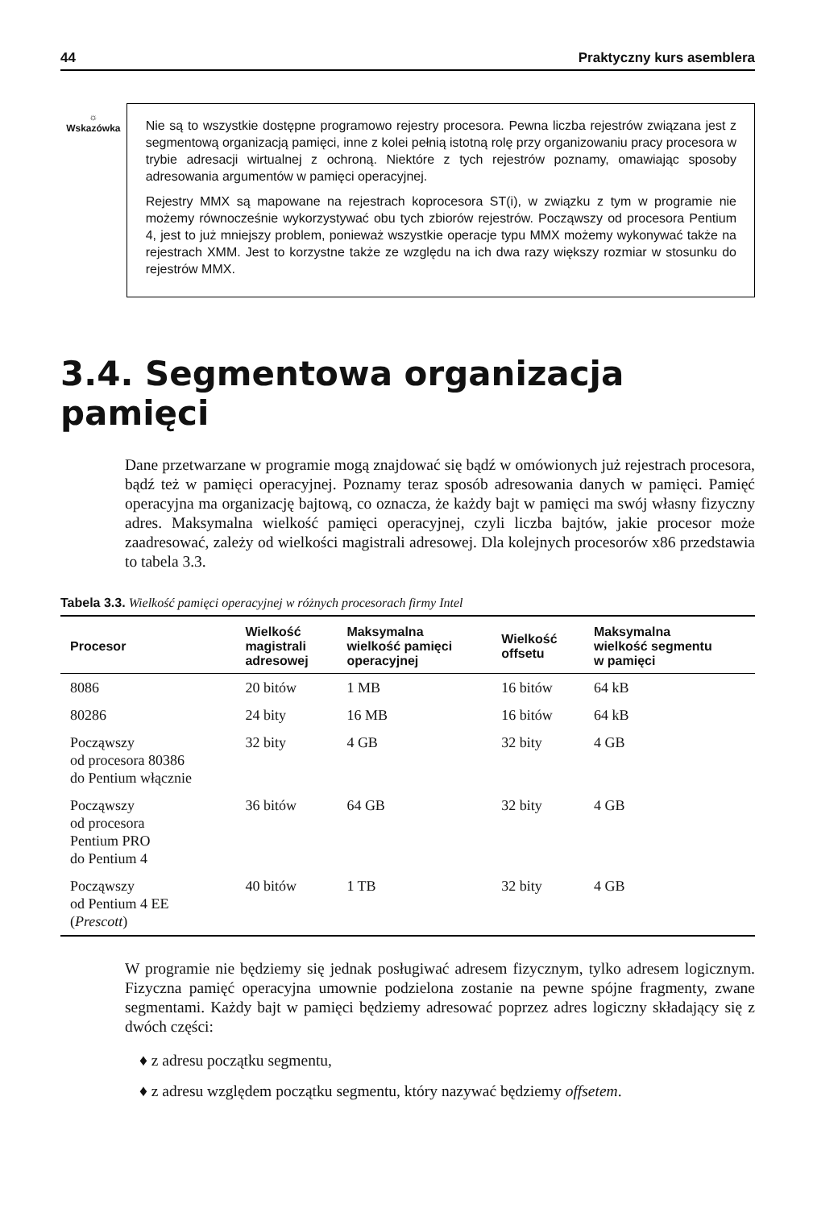44 Praktyczny kurs asemblera
☼
Wskazówka
Nie są to wszystkie dostępne programowo rejestry procesora. Pewna liczba rejestrów związana jest z segmentową organizacją pamięci, inne z kolei pełnią istotną rolę przy organizowaniu pracy procesora w trybie adresacji wirtualnej z ochroną. Niektóre z tych rejestrów poznamy, omawiając sposoby adresowania argumentów w pamięci operacyjnej.
Rejestry MMX są mapowane na rejestrach koprocesora ST(i), w związku z tym w programie nie możemy równocześnie wykorzystywać obu tych zbiorów rejestrów. Począwszy od procesora Pentium 4, jest to już mniejszy problem, ponieważ wszystkie operacje typu MMX możemy wykonywać także na rejestrach XMM. Jest to korzystne także ze względu na ich dwa razy większy rozmiar w stosunku do rejestrów MMX.
3.4. Segmentowa organizacja pamięci
Dane przetwarzane w programie mogą znajdować się bądź w omówionych już rejestrach procesora, bądź też w pamięci operacyjnej. Poznamy teraz sposób adresowania danych w pamięci. Pamięć operacyjna ma organizację bajtową, co oznacza, że każdy bajt w pamięci ma swój własny fizyczny adres. Maksymalna wielkość pamięci operacyjnej, czyli liczba bajtów, jakie procesor może zaadresować, zależy od wielkości magistrali adresowej. Dla kolejnych procesorów x86 przedstawia to tabela 3.3.
Tabela 3.3. Wielkość pamięci operacyjnej w różnych procesorach firmy Intel
| Procesor | Wielkość magistrali adresowej | Maksymalna wielkość pamięci operacyjnej | Wielkość offsetu | Maksymalna wielkość segmentu w pamięci |
| --- | --- | --- | --- | --- |
| 8086 | 20 bitów | 1 MB | 16 bitów | 64 kB |
| 80286 | 24 bity | 16 MB | 16 bitów | 64 kB |
| Począwszy od procesora 80386 do Pentium włącznie | 32 bity | 4 GB | 32 bity | 4 GB |
| Począwszy od procesora Pentium PRO do Pentium 4 | 36 bitów | 64 GB | 32 bity | 4 GB |
| Począwszy od Pentium 4 EE ( Prescott ) | 40 bitów | 1 TB | 32 bity | 4 GB |
W programie nie będziemy się jednak posługiwać adresem fizycznym, tylko adresem logicznym. Fizyczna pamięć operacyjna umownie podzielona zostanie na pewne spójne fragmenty, zwane segmentami. Każdy bajt w pamięci będziemy adresować poprzez adres logiczny składający się z dwóch części:
♦ z adresu początku segmentu,
♦ z adresu względem początku segmentu, który nazywać będziemy offsetem.